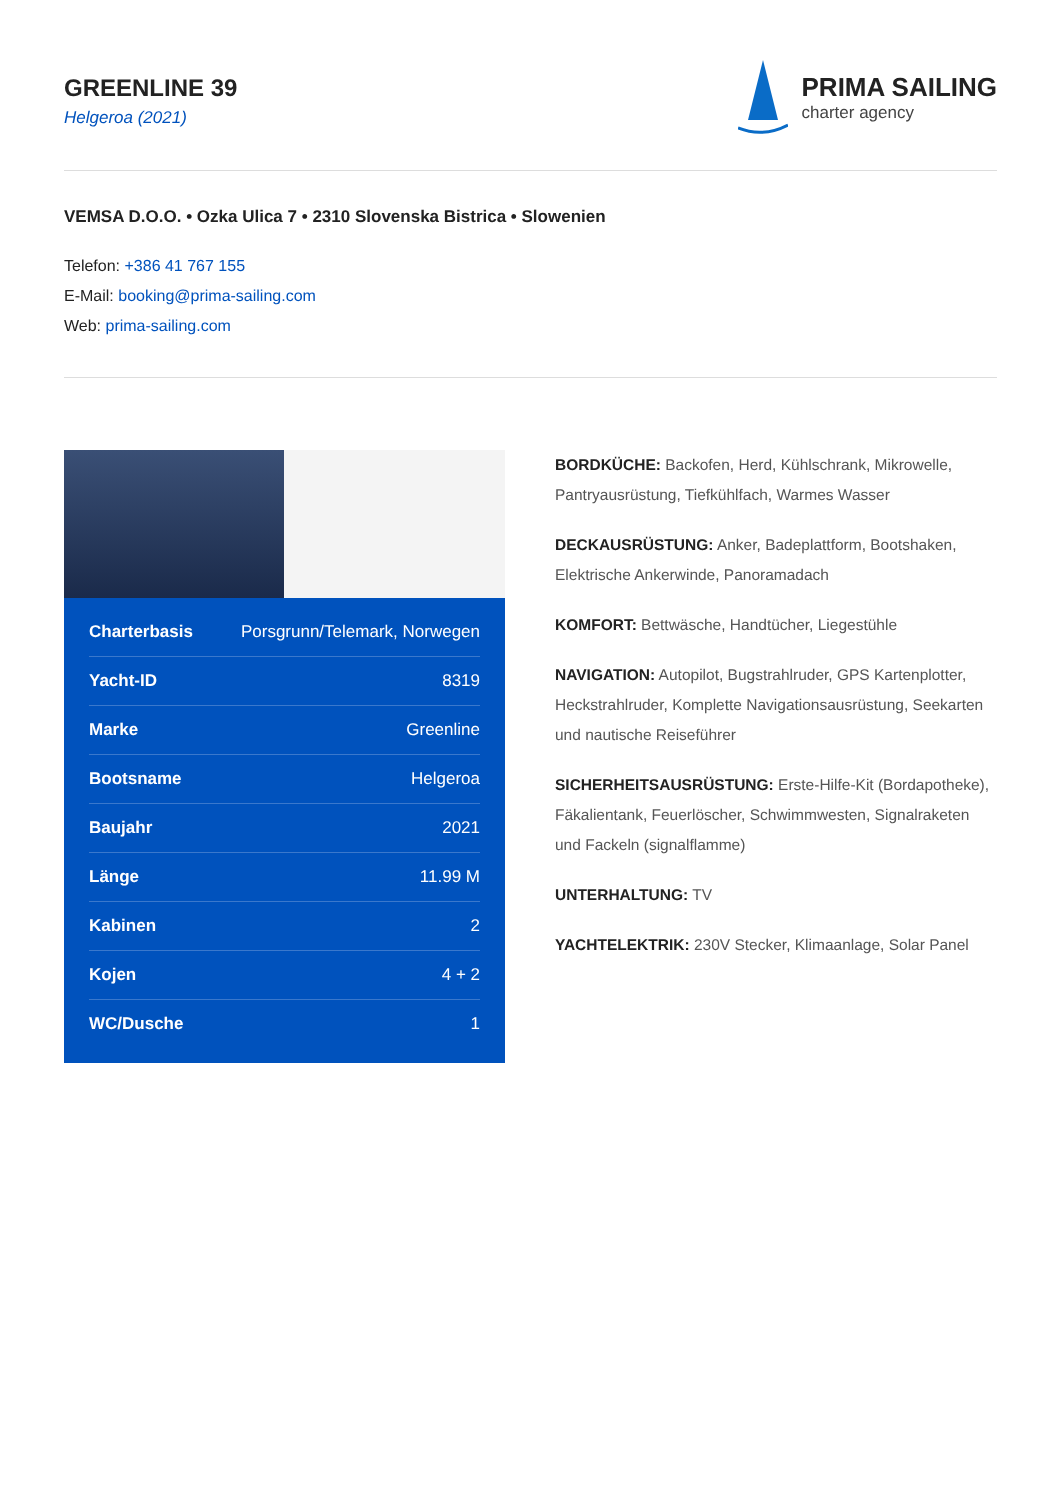GREENLINE 39
Helgeroa (2021)
PRIMA SAILING
charter agency
VEMSA D.O.O. • Ozka Ulica 7 • 2310 Slovenska Bistrica • Slowenien
Telefon: +386 41 767 155
E-Mail: booking@prima-sailing.com
Web: prima-sailing.com
| Charterbasis | Porsgrunn/Telemark, Norwegen |
| Yacht-ID | 8319 |
| Marke | Greenline |
| Bootsname | Helgeroa |
| Baujahr | 2021 |
| Länge | 11.99 M |
| Kabinen | 2 |
| Kojen | 4 + 2 |
| WC/Dusche | 1 |
BORDKÜCHE: Backofen, Herd, Kühlschrank, Mikrowelle, Pantryausrüstung, Tiefkühlfach, Warmes Wasser
DECKAUSRÜSTUNG: Anker, Badeplattform, Bootshaken, Elektrische Ankerwinde, Panoramadach
KOMFORT: Bettwäsche, Handtücher, Liegestühle
NAVIGATION: Autopilot, Bugstrahlruder, GPS Kartenplotter, Heckstrahlruder, Komplette Navigationsausrüstung, Seekarten und nautische Reiseführer
SICHERHEITSAUSRÜSTUNG: Erste-Hilfe-Kit (Bordapotheke), Fäkalientank, Feuerlöscher, Schwimmwesten, Signalraketen und Fackeln (signalflamme)
UNTERHALTUNG: TV
YACHTELEKTRIK: 230V Stecker, Klimaanlage, Solar Panel